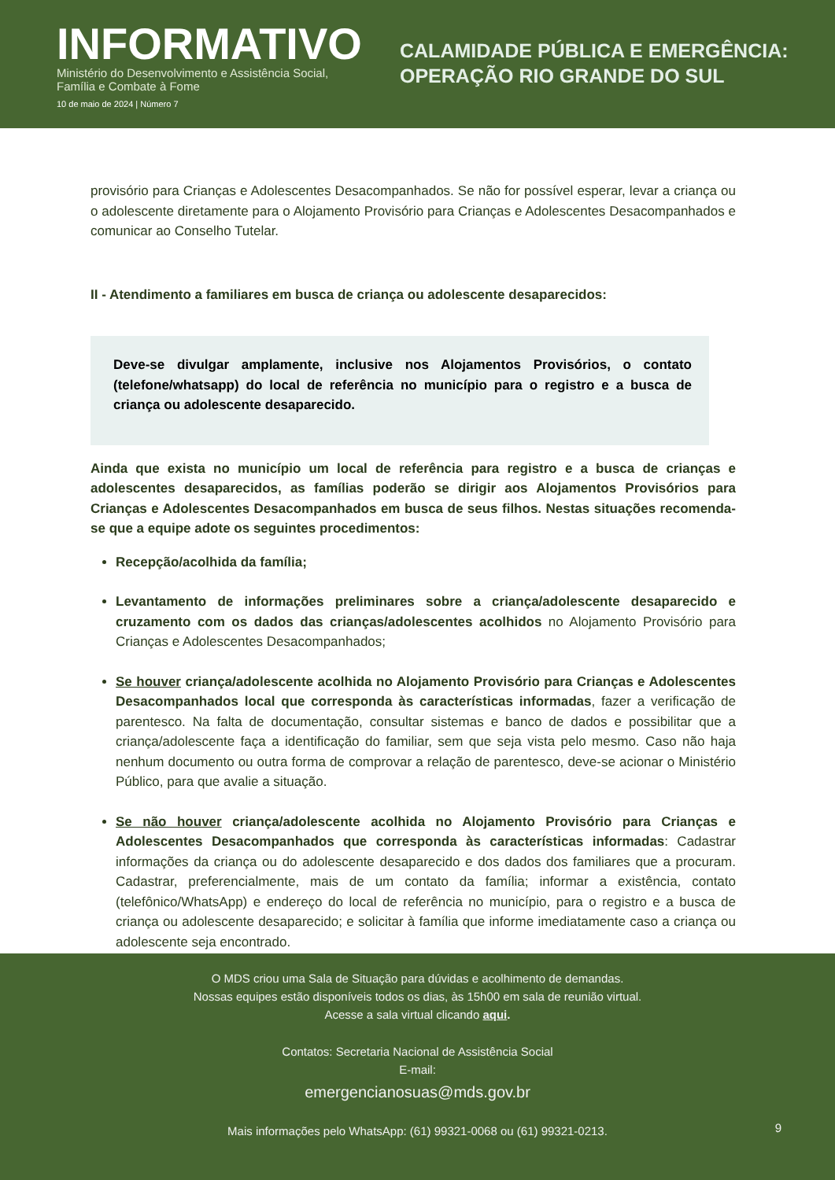INFORMATIVO
Ministério do Desenvolvimento e Assistência Social,
Família e Combate à Fome
10 de maio de 2024 | Número 7
CALAMIDADE PÚBLICA E EMERGÊNCIA:
OPERAÇÃO RIO GRANDE DO SUL
provisório para Crianças e Adolescentes Desacompanhados. Se não for possível esperar, levar a criança ou o adolescente diretamente para o Alojamento Provisório para Crianças e Adolescentes Desacompanhados e comunicar ao Conselho Tutelar.
II - Atendimento a familiares em busca de criança ou adolescente desaparecidos:
Deve-se divulgar amplamente, inclusive nos Alojamentos Provisórios, o contato (telefone/whatsapp) do local de referência no município para o registro e a busca de criança ou adolescente desaparecido.
Ainda que exista no município um local de referência para registro e a busca de crianças e adolescentes desaparecidos, as famílias poderão se dirigir aos Alojamentos Provisórios para Crianças e Adolescentes Desacompanhados em busca de seus filhos. Nestas situações recomenda-se que a equipe adote os seguintes procedimentos:
Recepção/acolhida da família;
Levantamento de informações preliminares sobre a criança/adolescente desaparecido e cruzamento com os dados das crianças/adolescentes acolhidos no Alojamento Provisório para Crianças e Adolescentes Desacompanhados;
Se houver criança/adolescente acolhida no Alojamento Provisório para Crianças e Adolescentes Desacompanhados local que corresponda às características informadas, fazer a verificação de parentesco. Na falta de documentação, consultar sistemas e banco de dados e possibilitar que a criança/adolescente faça a identificação do familiar, sem que seja vista pelo mesmo. Caso não haja nenhum documento ou outra forma de comprovar a relação de parentesco, deve-se acionar o Ministério Público, para que avalie a situação.
Se não houver criança/adolescente acolhida no Alojamento Provisório para Crianças e Adolescentes Desacompanhados que corresponda às características informadas: Cadastrar informações da criança ou do adolescente desaparecido e dos dados dos familiares que a procuram. Cadastrar, preferencialmente, mais de um contato da família; informar a existência, contato (telefônico/WhatsApp) e endereço do local de referência no município, para o registro e a busca de criança ou adolescente desaparecido; e solicitar à família que informe imediatamente caso a criança ou adolescente seja encontrado.
O MDS criou uma Sala de Situação para dúvidas e acolhimento de demandas.
Nossas equipes estão disponíveis todos os dias, às 15h00 em sala de reunião virtual.
Acesse a sala virtual clicando aqui.
Contatos: Secretaria Nacional de Assistência Social
E-mail:
emergencianosuas@mds.gov.br
Mais informações pelo WhatsApp: (61) 99321-0068 ou (61) 99321-0213.
9